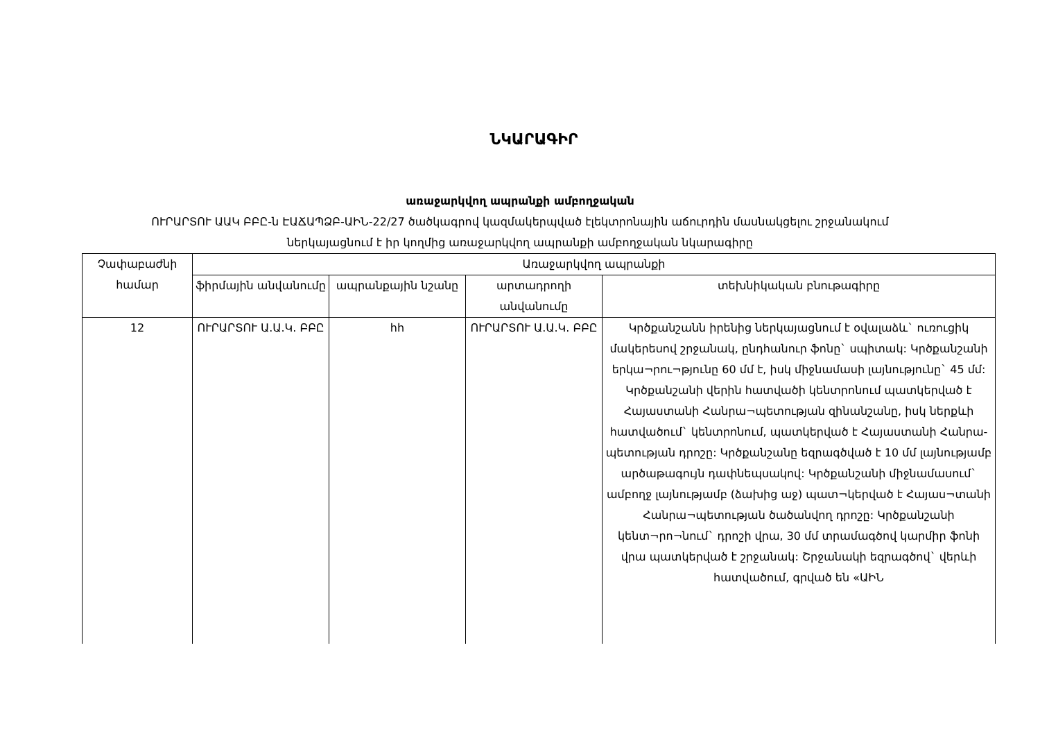ՆԿԱՐԱԳԻՐ
առաջարկվող ապրանքի ամբողջական
ՈՒՐԱՐՏՈՒ ԱԱԿ ԲԲԸ-ն ԷԱՃԱՊՁԲ-ԱԻՆ-22/27 ծածկագրով կազմակերպված էլեկտրոնային աճուրդին մասնակցելու շրջանակում
ներկայացնում է իր կողմից առաջարկվող ապրանքի ամբողջական նկարագիրը
| Չափաբաժնի համար | Առաջարկվող ապրանքի | | | |
| --- | --- | --- | --- | --- |
| | ֆիրմային անվանումը | ապրանքային նշանը | արտադրողի անվանումը | տեխնիկական բնութագիրը |
| 12 | ՈՒՐԱՐՏՈՒ Ա.Ա.Կ. ԲԲԸ | հh | ՈՒՐԱՐՏՈՒ Ա.Ա.Կ. ԲԲԸ | Կրծքանշանն իրենից ներկայացնում է օվալաձև` ուռուցիկ մակերեսով շրջանակ, ընդհանուր ֆոնը` սպիտակ: Կրծքանշանի երկա¬րու¬թյունը 60 մմ է, իսկ միջնամասի լայնությունը` 45 մմ: Կրծքանշանի վերին հատվածի կենտրոնում պատկերված է Հայաստանի Հանրա¬պետության զինանշանը, իսկ ներքևի հատվածում` կենտրոնում, պատկերված է Հայաստանի Հանրա-պետության դրոշը: Կրծքանշանը եզրագծված է 10 մմ լայնությամբ արծաթագույն դափնեպսակով: Կրծքանշանի միջնամասում` ամբողջ լայնությամբ (ձախից աջ) պատ¬կերված է Հայաս¬տանի Հանրա¬պետության ծածանվող դրոշը: Կրծքանշանի կենտ¬րո¬նում` դրոշի վրա, 30 մմ տրամագծով կարմիր ֆոնի վրա պատկերված է շրջանակ: Շրջանակի եզրագծով` վերևի հատվածում, գրված են «ԱԻՆ |